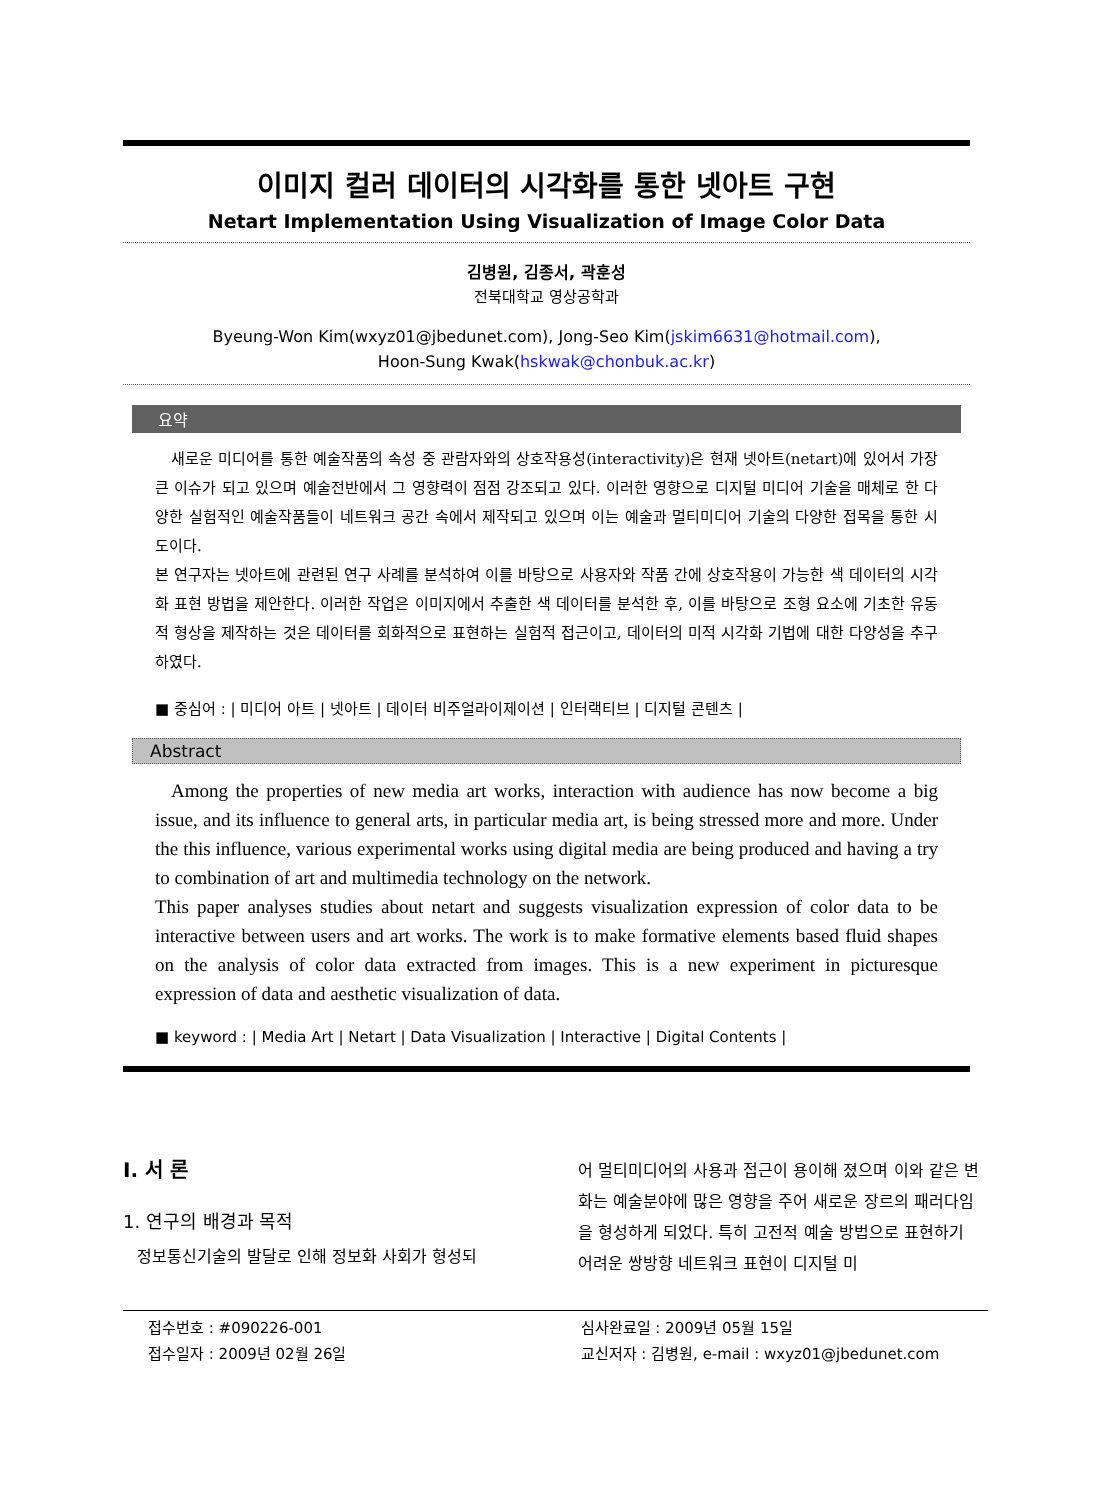이미지 컬러 데이터의 시각화를 통한 넷아트 구현
Netart Implementation Using Visualization of Image Color Data
김병원, 김종서, 곽훈성
전북대학교 영상공학과
Byeung-Won Kim(wxyz01@jbedunet.com), Jong-Seo Kim(jskim6631@hotmail.com),
Hoon-Sung Kwak(hskwak@chonbuk.ac.kr)
요약
새로운 미디어를 통한 예술작품의 속성 중 관람자와의 상호작용성(interactivity)은 현재 넷아트(netart)에 있어서 가장 큰 이슈가 되고 있으며 예술전반에서 그 영향력이 점점 강조되고 있다. 이러한 영향으로 디지털 미디어 기술을 매체로 한 다양한 실험적인 예술작품들이 네트워크 공간 속에서 제작되고 있으며 이는 예술과 멀티미디어 기술의 다양한 접목을 통한 시도이다.
본 연구자는 넷아트에 관련된 연구 사례를 분석하여 이를 바탕으로 사용자와 작품 간에 상호작용이 가능한 색 데이터의 시각화 표현 방법을 제안한다. 이러한 작업은 이미지에서 추출한 색 데이터를 분석한 후, 이를 바탕으로 조형 요소에 기초한 유동적 형상을 제작하는 것은 데이터를 회화적으로 표현하는 실험적 접근이고, 데이터의 미적 시각화 기법에 대한 다양성을 추구하였다.
■ 중심어 : | 미디어 아트 | 넷아트 | 데이터 비주얼라이제이션 | 인터랙티브 | 디지털 콘텐츠 |
Abstract
Among the properties of new media art works, interaction with audience has now become a big issue, and its influence to general arts, in particular media art, is being stressed more and more. Under the this influence, various experimental works using digital media are being produced and having a try to combination of art and multimedia technology on the network.
This paper analyses studies about netart and suggests visualization expression of color data to be interactive between users and art works. The work is to make formative elements based fluid shapes on the analysis of color data extracted from images. This is a new experiment in picturesque expression of data and aesthetic visualization of data.
■ keyword : | Media Art | Netart | Data Visualization | Interactive | Digital Contents |
Ⅰ. 서 론
1. 연구의 배경과 목적
정보통신기술의 발달로 인해 정보화 사회가 형성되
어 멀티미디어의 사용과 접근이 용이해 졌으며 이와 같은 변화는 예술분야에 많은 영향을 주어 새로운 장르의 패러다임을 형성하게 되었다. 특히 고전적 예술 방법으로 표현하기 어려운 쌍방향 네트워크 표현이 디지털 미
접수번호 : #090226-001
접수일자 : 2009년 02월 26일
심사완료일 : 2009년 05월 15일
교신저자 : 김병원, e-mail : wxyz01@jbedunet.com